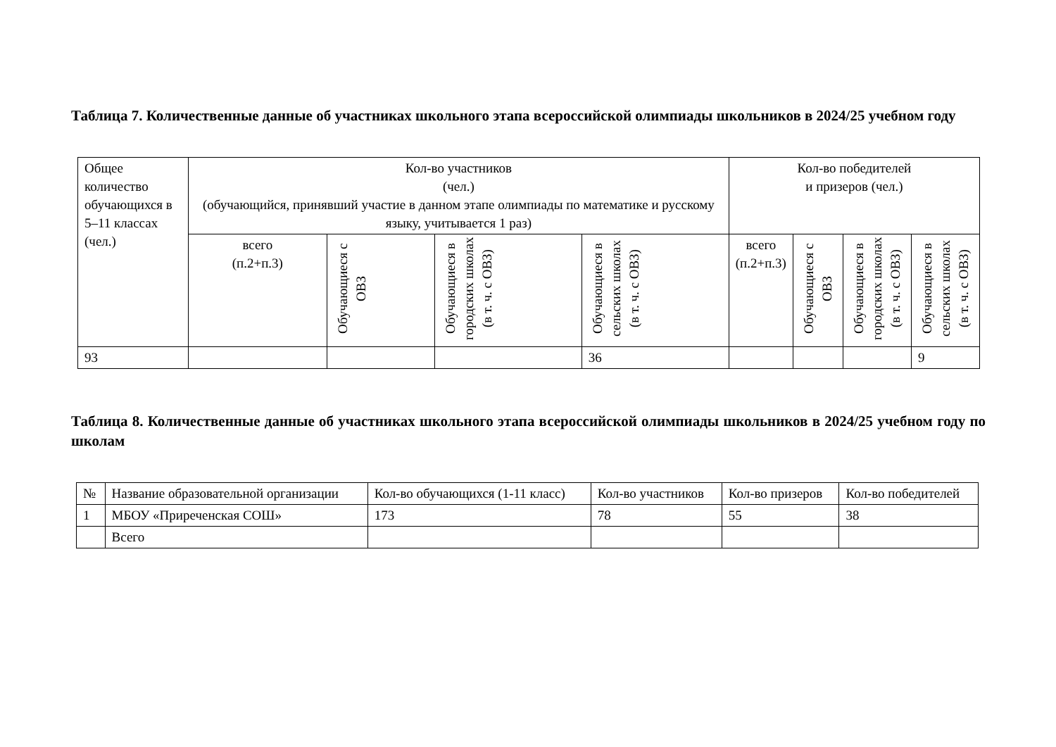Таблица 7. Количественные данные об участниках школьного этапа всероссийской олимпиады школьников в 2024/25 учебном году
| Общее количество обучающихся в 5–11 классах (чел.) | Кол-во участников (чел.) (обучающийся, принявший участие в данном этапе олимпиады по математике и русскому языку, учитывается 1 раз) | | | | Кол-во победителей и призеров (чел.) | | | |
| --- | --- | --- | --- | --- | --- | --- | --- | --- |
| | всего (п.2+п.3) | Обучающиеся с ОВЗ | Обучающиеся в городских школах (в т. ч. с ОВЗ) | Обучающиеся в сельских школах (в т. ч. с ОВЗ) | всего (п.2+п.3) | Обучающиеся с ОВЗ | Обучающиеся в городских школах (в т. ч. с ОВЗ) | Обучающиеся в сельских школах (в т. ч. с ОВЗ) |
| 93 | | | | 36 | | | | 9 |
Таблица 8. Количественные данные об участниках школьного этапа всероссийской олимпиады школьников в 2024/25 учебном году по школам
| № | Название образовательной организации | Кол-во обучающихся (1-11 класс) | Кол-во участников | Кол-во призеров | Кол-во победителей |
| --- | --- | --- | --- | --- | --- |
| 1 | МБОУ «Приреченская СОШ» | 173 | 78 | 55 | 38 |
| | Всего | | | | |